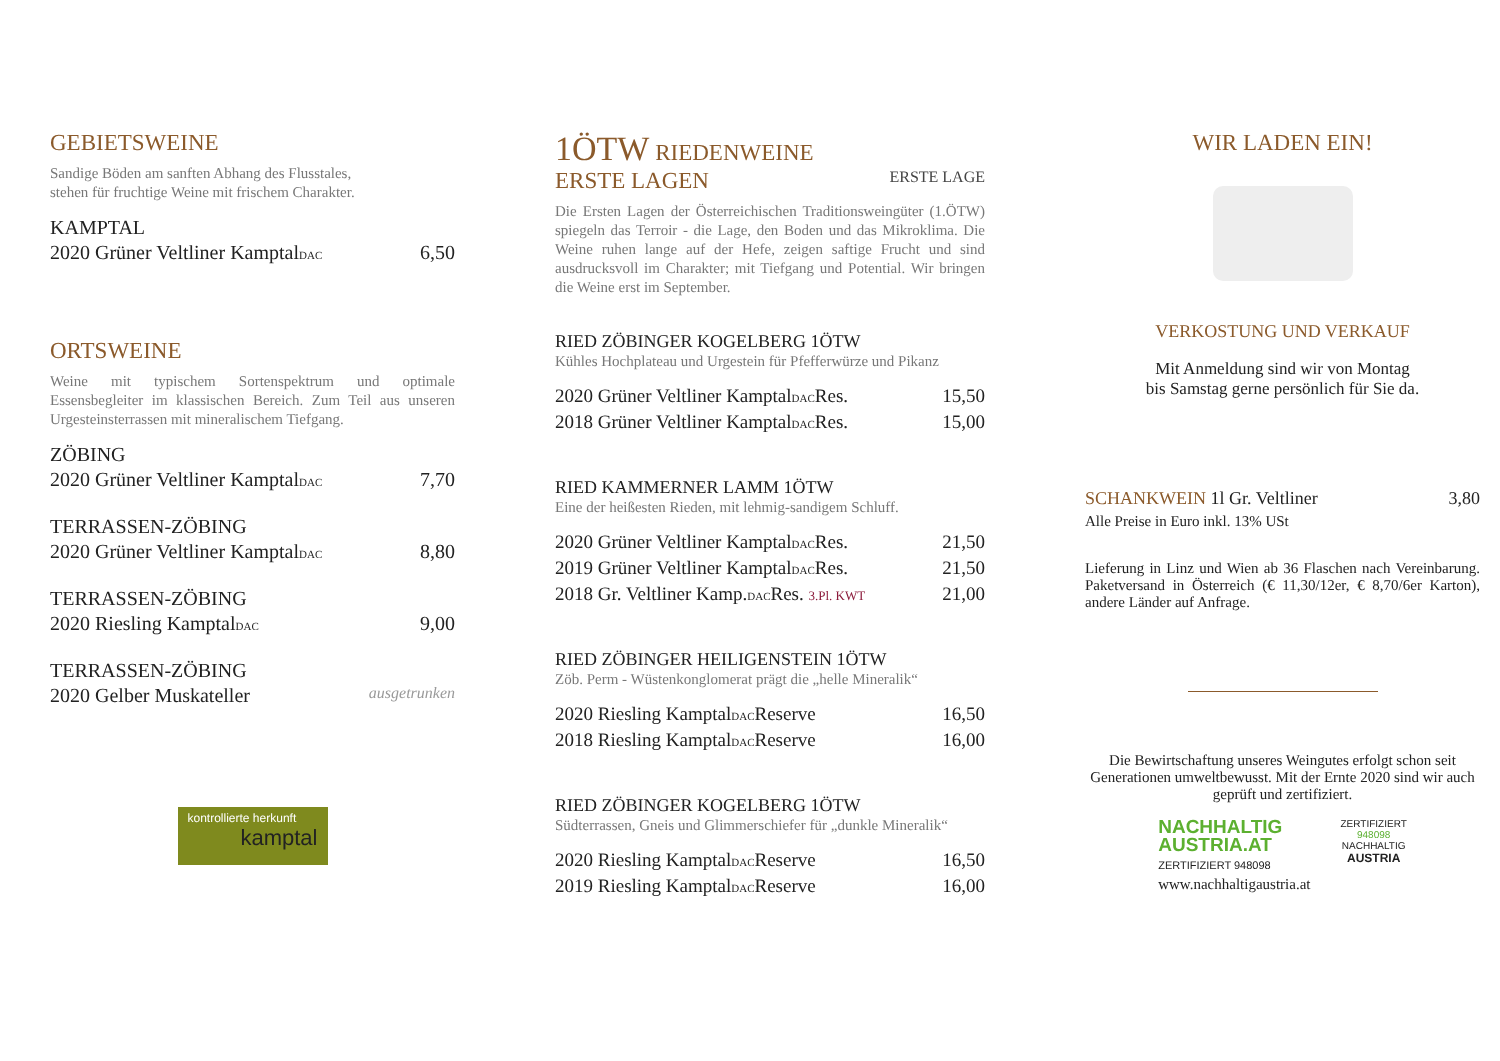GEBIETSWEINE
Sandige Böden am sanften Abhang des Flusstales,
stehen für fruchtige Weine mit frischem Charakter.
KAMPTAL
2020 Grüner Veltliner KamptalDAC 6,50
ORTSWEINE
Weine mit typischem Sortenspektrum und optimale Essensbegleiter im klassischen Bereich. Zum Teil aus unseren Urgesteinsterrassen mit mineralischem Tiefgang.
ZÖBING
2020 Grüner Veltliner KamptalDAC 7,70
TERRASSEN-ZÖBING
2020 Grüner Veltliner KamptalDAC 8,80
TERRASSEN-ZÖBING
2020 Riesling KamptalDAC 9,00
TERRASSEN-ZÖBING
2020 Gelber Muskateller ausgetrunken
kontrollierte herkunft
kamptal
1ÖTW RIEDENWEINE
ERSTE LAGEN ERSTE LAGE
Die Ersten Lagen der Österreichischen Traditionsweingüter (1.ÖTW) spiegeln das Terroir - die Lage, den Boden und das Mikroklima. Die Weine ruhen lange auf der Hefe, zeigen saftige Frucht und sind ausdrucksvoll im Charakter; mit Tiefgang und Potential. Wir bringen die Weine erst im September.
RIED ZÖBINGER KOGELBERG 1ÖTW
Kühles Hochplateau und Urgestein für Pfefferwürze und Pikanz
2020 Grüner Veltliner KamptalDACRes. 15,50
2018 Grüner Veltliner KamptalDACRes. 15,00
RIED KAMMERNER LAMM 1ÖTW
Eine der heißesten Rieden, mit lehmig-sandigem Schluff.
2020 Grüner Veltliner KamptalDACRes. 21,50
2019 Grüner Veltliner KamptalDACRes. 21,50
2018 Gr. Veltliner Kamp.DACRes. 3.Pl. KWT 21,00
RIED ZÖBINGER HEILIGENSTEIN 1ÖTW
Zöb. Perm - Wüstenkonglomerat prägt die „helle Mineralik“
2020 Riesling KamptalDACReserve 16,50
2018 Riesling KamptalDACReserve 16,00
RIED ZÖBINGER KOGELBERG 1ÖTW
Südterrassen, Gneis und Glimmerschiefer für „dunkle Mineralik“
2020 Riesling KamptalDACReserve 16,50
2019 Riesling KamptalDACReserve 16,00
WIR LADEN EIN!
VERKOSTUNG UND VERKAUF
Mit Anmeldung sind wir von Montag
bis Samstag gerne persönlich für Sie da.
SCHANKWEIN 1l Gr. Veltliner 3,80
Alle Preise in Euro inkl. 13% USt
Lieferung in Linz und Wien ab 36 Flaschen nach Vereinbarung. Paketversand in Österreich (€ 11,30/12er, € 8,70/6er Karton), andere Länder auf Anfrage.
Die Bewirtschaftung unseres Weingutes erfolgt schon seit Generationen umweltbewusst. Mit der Ernte 2020 sind wir auch geprüft und zertifiziert.
NACHHALTIG
AUSTRIA.AT
ZERTIFIZIERT 948098
www.nachhaltigaustria.at
ZERTIFIZIERT
948098
NACHHALTIG
AUSTRIA